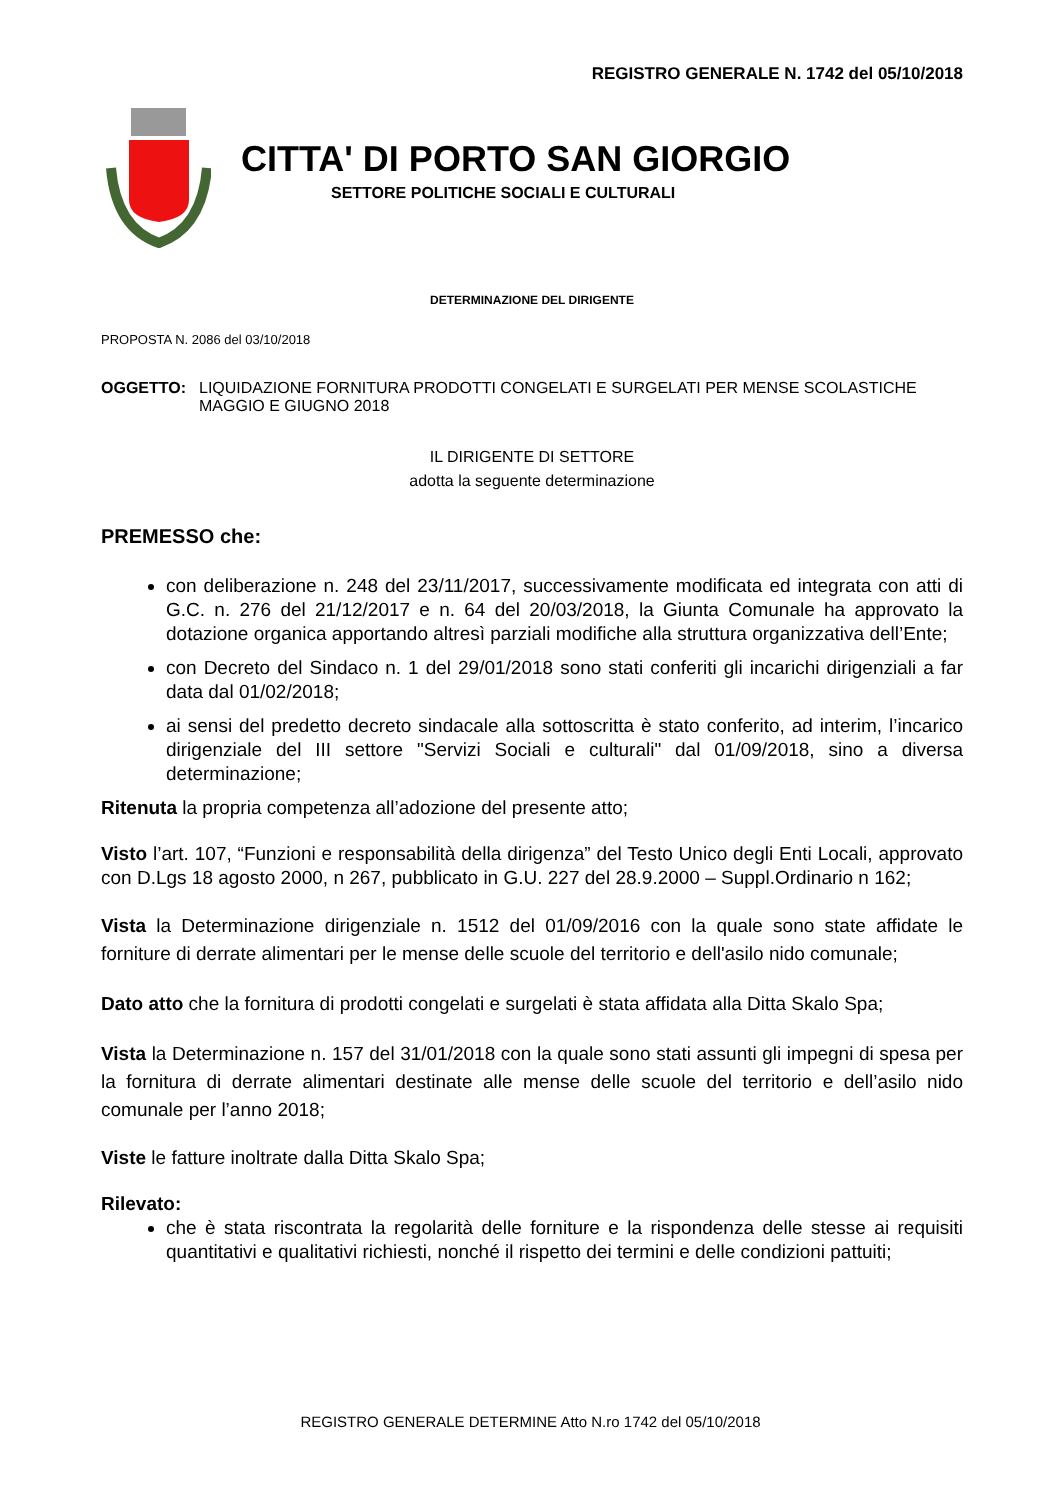REGISTRO GENERALE N. 1742 del 05/10/2018
CITTA' DI PORTO SAN GIORGIO
SETTORE POLITICHE SOCIALI E CULTURALI
DETERMINAZIONE DEL DIRIGENTE
PROPOSTA N. 2086 del 03/10/2018
OGGETTO: LIQUIDAZIONE FORNITURA PRODOTTI CONGELATI E SURGELATI PER MENSE SCOLASTICHE MAGGIO E GIUGNO 2018
IL DIRIGENTE DI SETTORE
adotta la seguente determinazione
PREMESSO che:
con deliberazione n. 248 del 23/11/2017, successivamente modificata ed integrata con atti di G.C. n. 276 del 21/12/2017 e n. 64 del 20/03/2018, la Giunta Comunale ha approvato la dotazione organica apportando altresì parziali modifiche alla struttura organizzativa dell’Ente;
con Decreto del Sindaco n. 1 del 29/01/2018 sono stati conferiti gli incarichi dirigenziali a far data dal 01/02/2018;
ai sensi del predetto decreto sindacale alla sottoscritta è stato conferito, ad interim, l’incarico dirigenziale del III settore "Servizi Sociali e culturali" dal 01/09/2018, sino a diversa determinazione;
Ritenuta la propria competenza all’adozione del presente atto;
Visto l’art. 107, “Funzioni e responsabilità della dirigenza” del Testo Unico degli Enti Locali, approvato con D.Lgs 18 agosto 2000, n 267, pubblicato in G.U. 227 del 28.9.2000 – Suppl.Ordinario n 162;
Vista la Determinazione dirigenziale n. 1512 del 01/09/2016 con la quale sono state affidate le forniture di derrate alimentari per le mense delle scuole del territorio e dell'asilo nido comunale;
Dato atto che la fornitura di prodotti congelati e surgelati è stata affidata alla Ditta Skalo Spa;
Vista la Determinazione n. 157 del 31/01/2018 con la quale sono stati assunti gli impegni di spesa per la fornitura di derrate alimentari destinate alle mense delle scuole del territorio e dell’asilo nido comunale per l’anno 2018;
Viste le fatture inoltrate dalla Ditta Skalo Spa;
Rilevato:
che è stata riscontrata la regolarità delle forniture e la rispondenza delle stesse ai requisiti quantitativi e qualitativi richiesti, nonché il rispetto dei termini e delle condizioni pattuiti;
REGISTRO GENERALE DETERMINE Atto N.ro 1742 del 05/10/2018